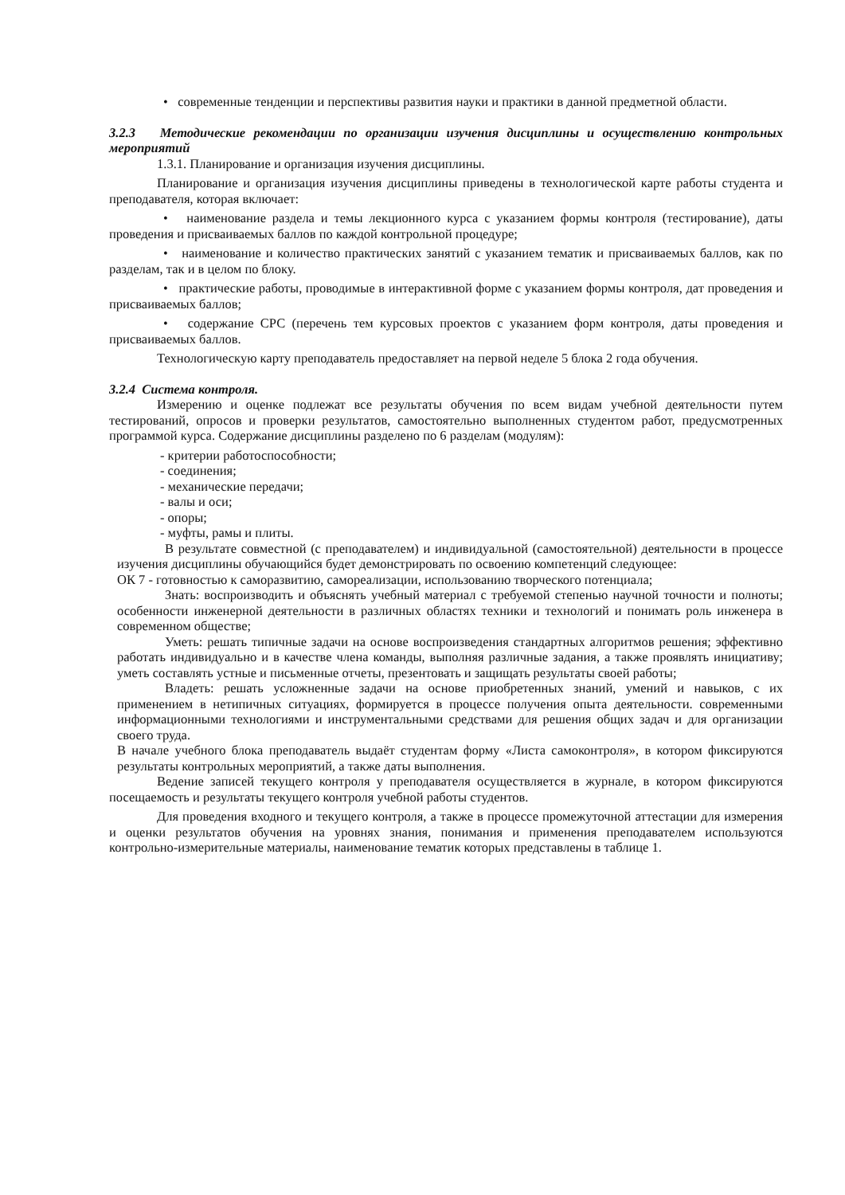• современные тенденции и перспективы развития науки и практики в данной предметной области.
3.2.3 Методические рекомендации по организации изучения дисциплины и осуществлению контрольных мероприятий
1.3.1. Планирование и организация изучения дисциплины.
Планирование и организация изучения дисциплины приведены в технологической карте работы студента и преподавателя, которая включает:
• наименование раздела и темы лекционного курса с указанием формы контроля (тестирование), даты проведения и присваиваемых баллов по каждой контрольной процедуре;
• наименование и количество практических занятий с указанием тематик и присваиваемых баллов, как по разделам, так и в целом по блоку.
• практические работы, проводимые в интерактивной форме с указанием формы контроля, дат проведения и присваиваемых баллов;
• содержание СРС (перечень тем курсовых проектов с указанием форм контроля, даты проведения и присваиваемых баллов.
Технологическую карту преподаватель предоставляет на первой неделе 5 блока 2 года обучения.
3.2.4 Система контроля.
Измерению и оценке подлежат все результаты обучения по всем видам учебной деятельности путем тестирований, опросов и проверки результатов, самостоятельно выполненных студентом работ, предусмотренных программой курса. Содержание дисциплины разделено по 6 разделам (модулям):
- критерии работоспособности;
- соединения;
- механические передачи;
- валы и оси;
- опоры;
- муфты, рамы и плиты.
В результате совместной (с преподавателем) и индивидуальной (самостоятельной) деятельности в процессе изучения дисциплины обучающийся будет демонстрировать по освоению компетенций следующее:
ОК 7 - готовностью к саморазвитию, самореализации, использованию творческого потенциала;
Знать: воспроизводить и объяснять учебный материал с требуемой степенью научной точности и полноты; особенности инженерной деятельности в различных областях техники и технологий и понимать роль инженера в современном обществе;
Уметь: решать типичные задачи на основе воспроизведения стандартных алгоритмов решения; эффективно работать индивидуально и в качестве члена команды, выполняя различные задания, а также проявлять инициативу; уметь составлять устные и письменные отчеты, презентовать и защищать результаты своей работы;
Владеть: решать усложненные задачи на основе приобретенных знаний, умений и навыков, с их применением в нетипичных ситуациях, формируется в процессе получения опыта деятельности. современными информационными технологиями и инструментальными средствами для решения общих задач и для организации своего труда.
В начале учебного блока преподаватель выдаёт студентам форму «Листа самоконтроля», в котором фиксируются результаты контрольных мероприятий, а также даты выполнения.
Ведение записей текущего контроля у преподавателя осуществляется в журнале, в котором фиксируются посещаемость и результаты текущего контроля учебной работы студентов.
Для проведения входного и текущего контроля, а также в процессе промежуточной аттестации для измерения и оценки результатов обучения на уровнях знания, понимания и применения преподавателем используются контрольно-измерительные материалы, наименование тематик которых представлены в таблице 1.